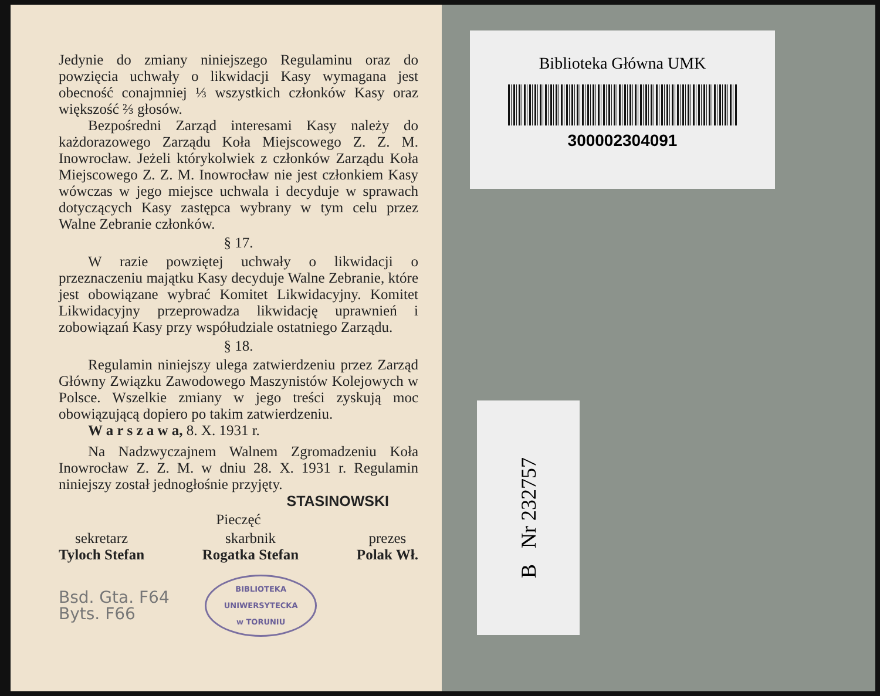Jedynie do zmiany niniejszego Regulaminu oraz do powzięcia uchwały o likwidacji Kasy wymagana jest obecność conajmniej ⅓ wszystkich członków Kasy oraz większość ⅔ głosów.
Bezpośredni Zarząd interesami Kasy należy do każdorazowego Zarządu Koła Miejscowego Z. Z. M. Inowrocław. Jeżeli którykolwiek z członków Zarządu Koła Miejscowego Z. Z. M. Inowrocław nie jest członkiem Kasy wówczas w jego miejsce uchwala i decyduje w sprawach dotyczących Kasy zastępca wybrany w tym celu przez Walne Zebranie członków.
§ 17.
W razie powziętej uchwały o likwidacji o przeznaczeniu majątku Kasy decyduje Walne Zebranie, które jest obowiązane wybrać Komitet Likwidacyjny. Komitet Likwidacyjny przeprowadza likwidację uprawnień i zobowiązań Kasy przy współudziale ostatniego Zarządu.
§ 18.
Regulamin niniejszy ulega zatwierdzeniu przez Zarząd Główny Związku Zawodowego Maszynistów Kolejowych w Polsce. Wszelkie zmiany w jego treści zyskują moc obowiązującą dopiero po takim zatwierdzeniu.
W a r s z a w a, 8. X. 1931 r.
Na Nadzwyczajnem Walnem Zgromadzeniu Koła Inowrocław Z. Z. M. w dniu 28. X. 1931 r. Regulamin niniejszy został jednogłośnie przyjęty.
STASINOWSKI
Pieczęć
sekretarz
Tyloch Stefan
skarbnik
Rogatka Stefan
prezes
Polak Wł.
Bsd. Gta. F64
Byts. F66
BIBLIOTEKA
UNIWERSYTECKA
w TORUNIU
Biblioteka Główna UMK
300002304091
B Nr 232757